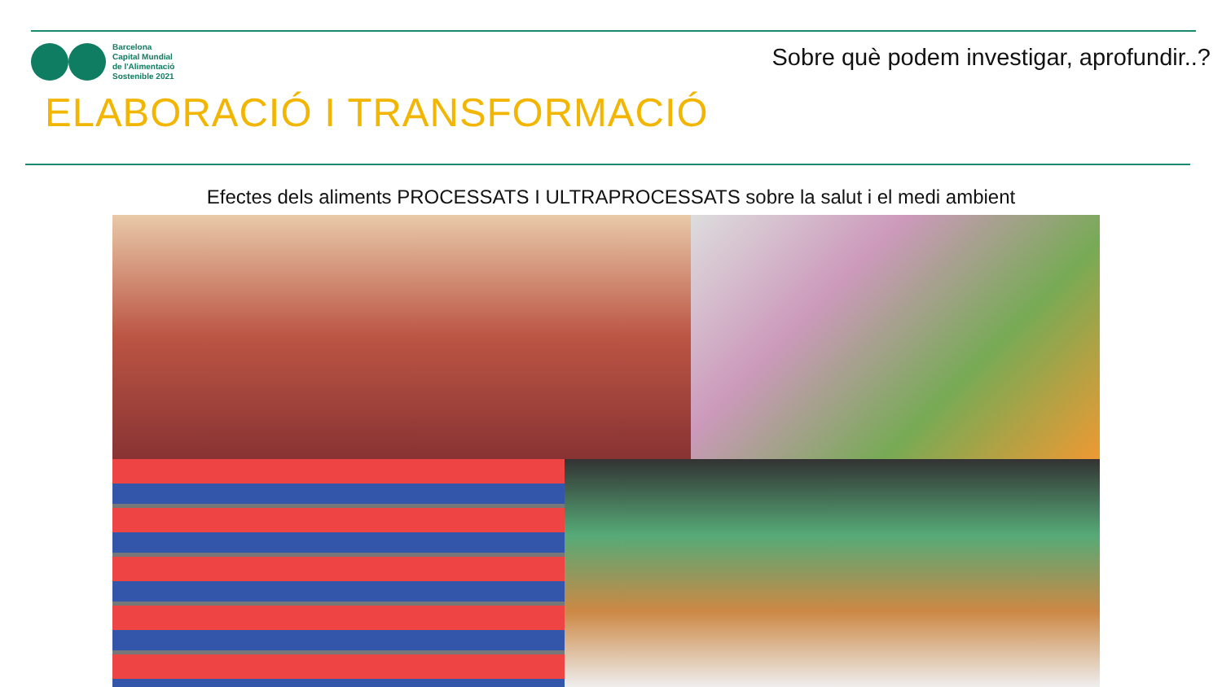Barcelona
Capital Mundial
de l'Alimentació
Sostenible 2021
Sobre què podem investigar, aprofundir..?
ELABORACIÓ I TRANSFORMACIÓ
Efectes dels aliments PROCESSATS I ULTRAPROCESSATS sobre la salut i el medi ambient